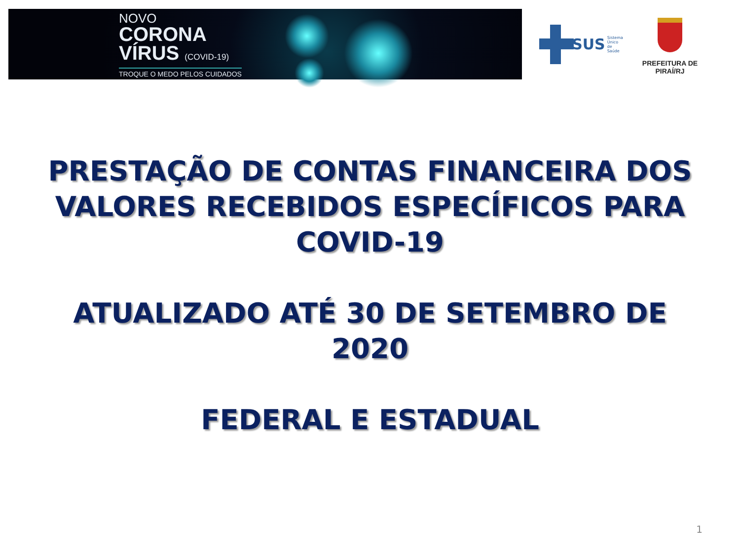NOVO
CORONA
VÍRUS (COVID-19)
TROQUE O MEDO PELOS CUIDADOS
SUS Sistema
Único
de Saúde
PREFEITURA DE PIRAÍ/RJ
PRESTAÇÃO DE CONTAS FINANCEIRA DOS VALORES RECEBIDOS ESPECÍFICOS PARA COVID-19
ATUALIZADO ATÉ 30 DE SETEMBRO DE
2020
FEDERAL E ESTADUAL
1